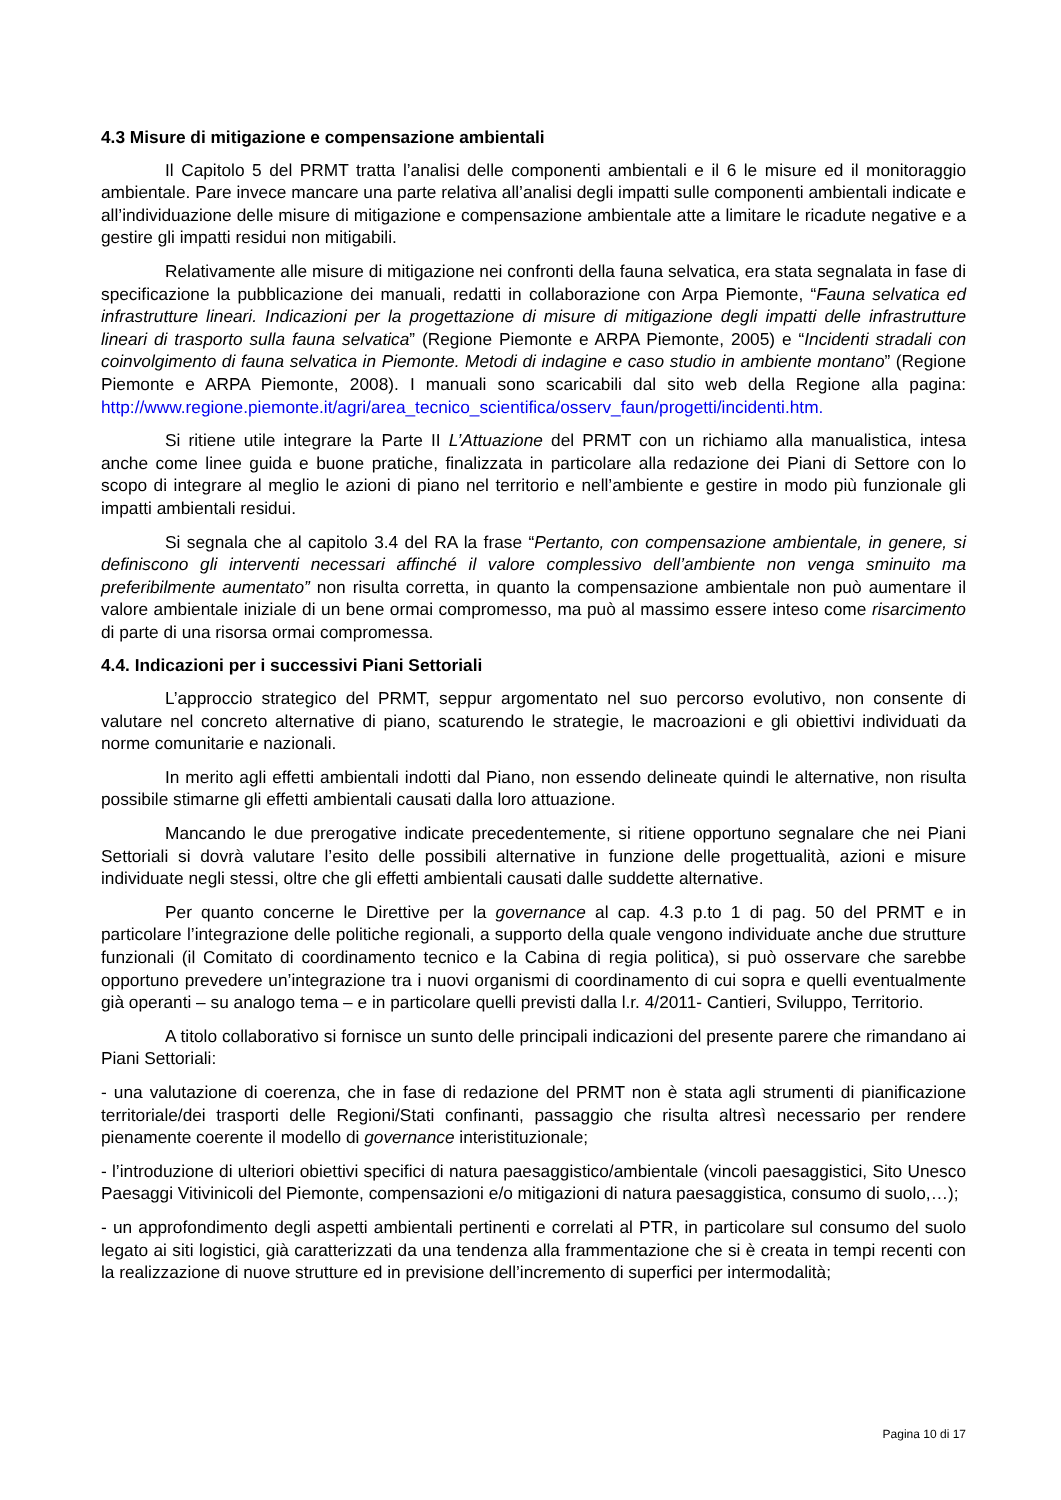4.3 Misure di mitigazione e compensazione ambientali
Il Capitolo 5 del PRMT tratta l’analisi delle componenti ambientali e il 6 le misure ed il monitoraggio ambientale. Pare invece mancare una parte relativa all’analisi degli impatti sulle componenti ambientali indicate e all’individuazione delle misure di mitigazione e compensazione ambientale atte a limitare le ricadute negative e a gestire gli impatti residui non mitigabili.
Relativamente alle misure di mitigazione nei confronti della fauna selvatica, era stata segnalata in fase di specificazione la pubblicazione dei manuali, redatti in collaborazione con Arpa Piemonte, “Fauna selvatica ed infrastrutture lineari. Indicazioni per la progettazione di misure di mitigazione degli impatti delle infrastrutture lineari di trasporto sulla fauna selvatica” (Regione Piemonte e ARPA Piemonte, 2005) e “Incidenti stradali con coinvolgimento di fauna selvatica in Piemonte. Metodi di indagine e caso studio in ambiente montano” (Regione Piemonte e ARPA Piemonte, 2008). I manuali sono scaricabili dal sito web della Regione alla pagina: http://www.regione.piemonte.it/agri/area_tecnico_scientifica/osserv_faun/progetti/incidenti.htm.
Si ritiene utile integrare la Parte II L’Attuazione del PRMT con un richiamo alla manualistica, intesa anche come linee guida e buone pratiche, finalizzata in particolare alla redazione dei Piani di Settore con lo scopo di integrare al meglio le azioni di piano nel territorio e nell’ambiente e gestire in modo più funzionale gli impatti ambientali residui.
Si segnala che al capitolo 3.4 del RA la frase “Pertanto, con compensazione ambientale, in genere, si definiscono gli interventi necessari affinché il valore complessivo dell’ambiente non venga sminuito ma preferibilmente aumentato” non risulta corretta, in quanto la compensazione ambientale non può aumentare il valore ambientale iniziale di un bene ormai compromesso, ma può al massimo essere inteso come risarcimento di parte di una risorsa ormai compromessa.
4.4. Indicazioni per i successivi Piani Settoriali
L’approccio strategico del PRMT, seppur argomentato nel suo percorso evolutivo, non consente di valutare nel concreto alternative di piano, scaturendo le strategie, le macroazioni e gli obiettivi individuati da norme comunitarie e nazionali.
In merito agli effetti ambientali indotti dal Piano, non essendo delineate quindi le alternative, non risulta possibile stimarne gli effetti ambientali causati dalla loro attuazione.
Mancando le due prerogative indicate precedentemente, si ritiene opportuno segnalare che nei Piani Settoriali si dovrà valutare l’esito delle possibili alternative in funzione delle progettualità, azioni e misure individuate negli stessi, oltre che gli effetti ambientali causati dalle suddette alternative.
Per quanto concerne le Direttive per la governance al cap. 4.3 p.to 1 di pag. 50 del PRMT e in particolare l’integrazione delle politiche regionali, a supporto della quale vengono individuate anche due strutture funzionali (il Comitato di coordinamento tecnico e la Cabina di regia politica), si può osservare che sarebbe opportuno prevedere un’integrazione tra i nuovi organismi di coordinamento di cui sopra e quelli eventualmente già operanti – su analogo tema – e in particolare quelli previsti dalla l.r. 4/2011- Cantieri, Sviluppo, Territorio.
A titolo collaborativo si fornisce un sunto delle principali indicazioni del presente parere che rimandano ai Piani Settoriali:
- una valutazione di coerenza, che in fase di redazione del PRMT non è stata agli strumenti di pianificazione territoriale/dei trasporti delle Regioni/Stati confinanti, passaggio che risulta altresì necessario per rendere pienamente coerente il modello di governance interistituzionale;
- l’introduzione di ulteriori obiettivi specifici di natura paesaggistico/ambientale (vincoli paesaggistici, Sito Unesco Paesaggi Vitivinicoli del Piemonte, compensazioni e/o mitigazioni di natura paesaggistica, consumo di suolo,…);
- un approfondimento degli aspetti ambientali pertinenti e correlati al PTR, in particolare sul consumo del suolo legato ai siti logistici, già caratterizzati da una tendenza alla frammentazione che si è creata in tempi recenti con la realizzazione di nuove strutture ed in previsione dell’incremento di superfici per intermodalità;
Pagina 10 di 17